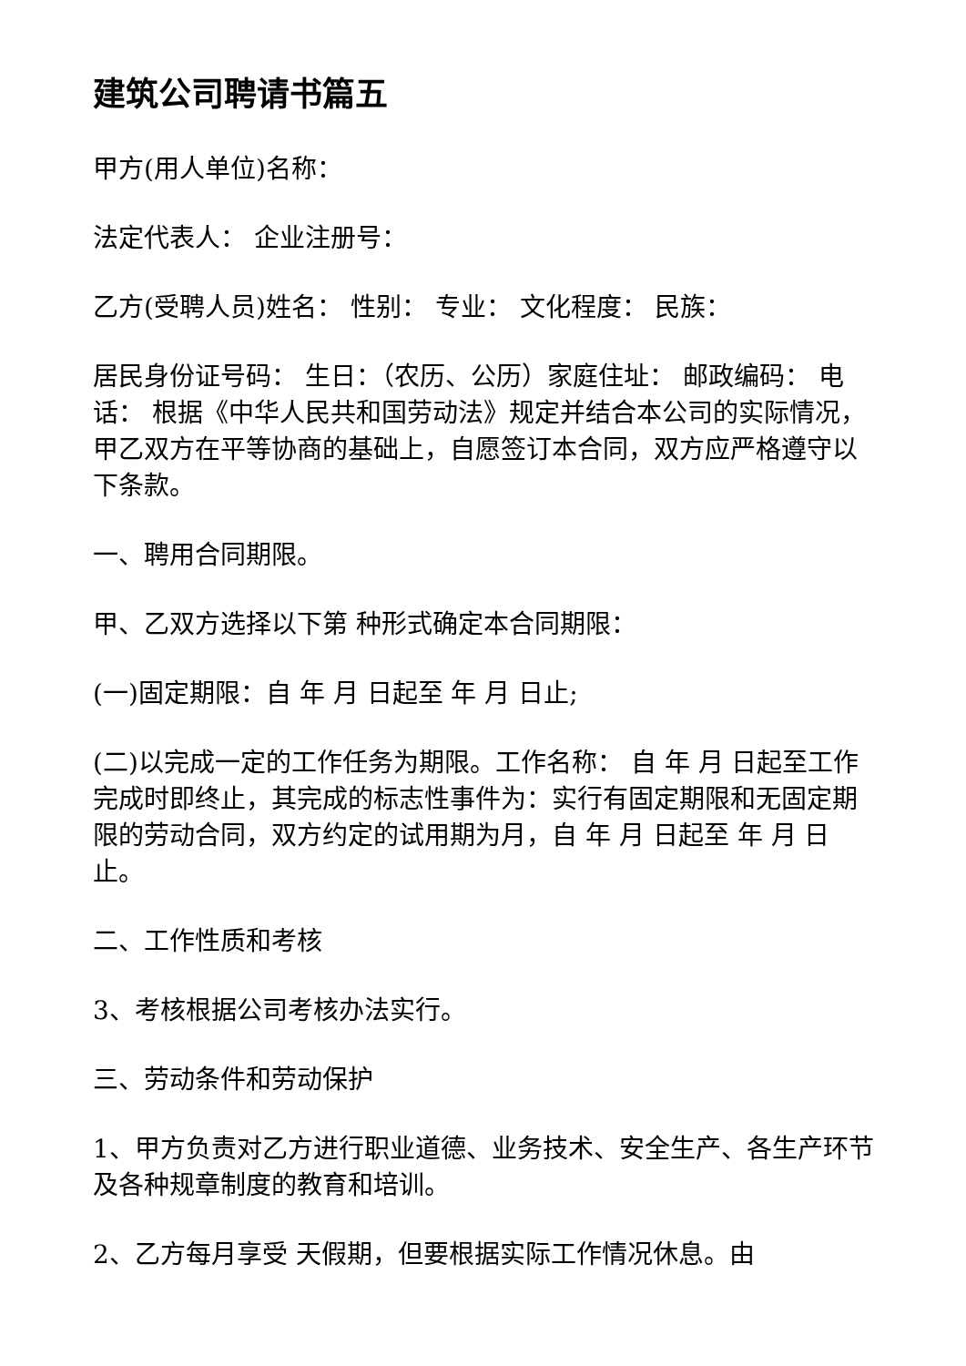建筑公司聘请书篇五
甲方(用人单位)名称：
法定代表人： 企业注册号：
乙方(受聘人员)姓名： 性别： 专业： 文化程度： 民族：
居民身份证号码： 生日：（农历、公历）家庭住址： 邮政编码： 电话： 根据《中华人民共和国劳动法》规定并结合本公司的实际情况，甲乙双方在平等协商的基础上，自愿签订本合同，双方应严格遵守以下条款。
一、聘用合同期限。
甲、乙双方选择以下第 种形式确定本合同期限：
(一)固定期限：自 年 月 日起至 年 月 日止;
(二)以完成一定的工作任务为期限。工作名称： 自 年 月 日起至工作完成时即终止，其完成的标志性事件为：实行有固定期限和无固定期限的劳动合同，双方约定的试用期为月，自 年 月 日起至 年 月 日止。
二、工作性质和考核
3、考核根据公司考核办法实行。
三、劳动条件和劳动保护
1、甲方负责对乙方进行职业道德、业务技术、安全生产、各生产环节及各种规章制度的教育和培训。
2、乙方每月享受 天假期，但要根据实际工作情况休息。由